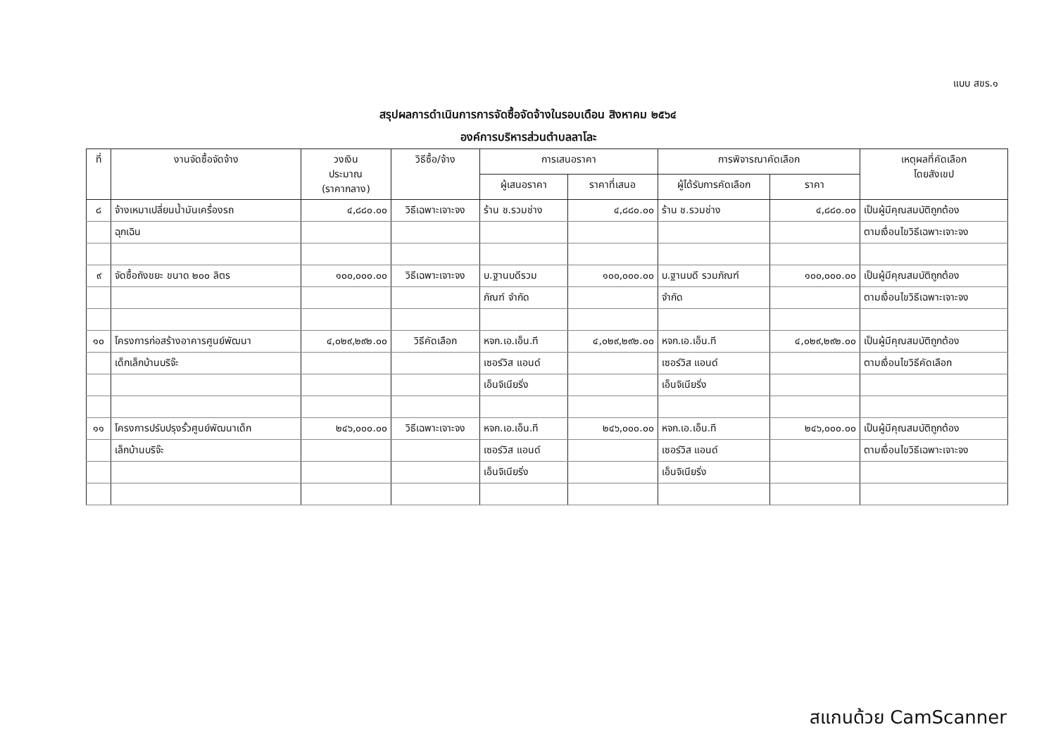แบบ สขร.๑
สรุปผลการดำเนินการการจัดซื้อจัดจ้างในรอบเดือน สิงหาคม ๒๕๖๔
องค์การบริหารส่วนตำบลลาโละ
| ที่ | งานจัดซื้อจัดจ้าง | วงเงิน ประมาณ (ราคากลาง) | วิธีซื้อ/จ้าง | การเสนอราคา | | การพิจารณาคัดเลือก | | เหตุผลที่คัดเลือก โดยสังเขป |
| --- | --- | --- | --- | --- | --- | --- | --- | --- |
| | | | | ผู้เสนอราคา | ราคาที่เสนอ | ผู้ได้รับการคัดเลือก | ราคา | |
| ๘ | จ้างเหมาเปลี่ยนน้ำมันเครื่องรถ | ๔,๘๘๐.๐๐ | วิธีเฉพาะเจาะจง | ร้าน ช.รวมช่าง | ๔,๘๘๐.๐๐ | ร้าน ช.รวมช่าง | ๔,๘๘๐.๐๐ | เป็นผู้มีคุณสมบัติถูกต้อง |
| | ฉุกเฉิน | | | | | | | ตามเงื่อนไขวิธีเฉพาะเจาะจง |
| ๙ | จัดซื้อถังขยะ ขนาด ๒๐๐ ลิตร | ๑๐๐,๐๐๐.๐๐ | วิธีเฉพาะเจาะจง | บ.ฐานบดีรวม | ๑๐๐,๐๐๐.๐๐ | บ.ฐานบดี รวมภัณฑ์ | ๑๐๐,๐๐๐.๐๐ | เป็นผู้มีคุณสมบัติถูกต้อง |
| | | | | ภัณฑ์ จำกัด | | จำกัด | | ตามเงื่อนไขวิธีเฉพาะเจาะจง |
| ๑๐ | โครงการก่อสร้างอาคารศูนย์พัฒนา | ๔,๐๒๙,๒๙๒.๐๐ | วิธีคัดเลือก | หจก.เอ.เอ็น.ที | ๔,๐๒๙,๒๙๒.๐๐ | หจก.เอ.เอ็น.ที | ๔,๐๒๙,๒๙๒.๐๐ | เป็นผู้มีคุณสมบัติถูกต้อง |
| | เด็กเล็กบ้านบริจ๊ะ | | | เซอร์วิส แอนด์ | | เซอร์วิส แอนด์ | | ตามเงื่อนไขวิธีคัดเลือก |
| | | | | เอ็นจิเนียริ่ง | | เอ็นจิเนียริ่ง | | |
| ๑๑ | โครงการปรับปรุงรั้วศูนย์พัฒนาเด็ก | ๒๔๖,๐๐๐.๐๐ | วิธีเฉพาะเจาะจง | หจก.เอ.เอ็น.ที | ๒๔๖,๐๐๐.๐๐ | หจก.เอ.เอ็น.ที | ๒๔๖,๐๐๐.๐๐ | เป็นผู้มีคุณสมบัติถูกต้อง |
| | เล็กบ้านบริจ๊ะ | | | เซอร์วิส แอนด์ | | เซอร์วิส แอนด์ | | ตามเงื่อนไขวิธีเฉพาะเจาะจง |
| | | | | เอ็นจิเนียริ่ง | | เอ็นจิเนียริ่ง | | |
สแกนด้วย CamScanner